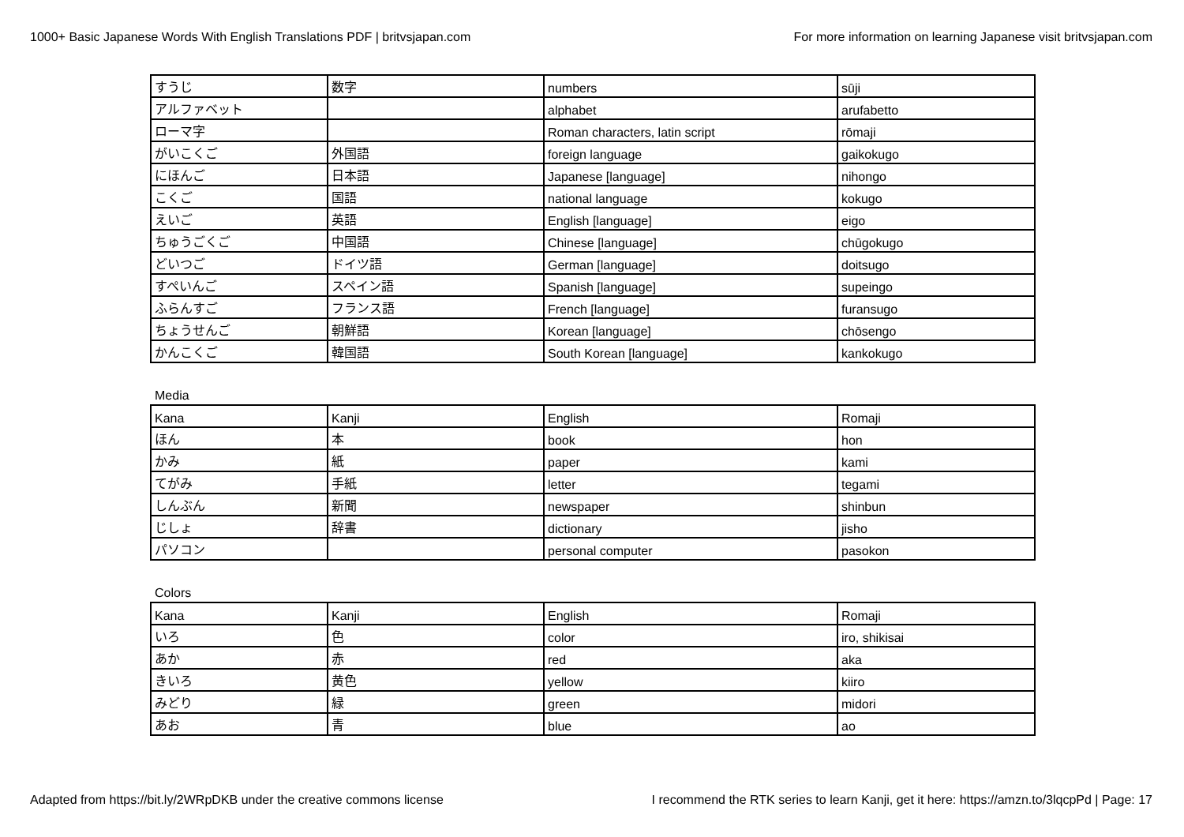1000+ Basic Japanese Words With English Translations PDF | britvsjapan.com For more information on learning Japanese visit britvsjapan.com
| すうじ | 数字 | numbers | sūji |
| アルファベット | | alphabet | arufabetto |
| ローマ字 | | Roman characters, latin script | rōmaji |
| がいこくご | 外国語 | foreign language | gaikokugo |
| にほんご | 日本語 | Japanese [language] | nihongo |
| こくご | 国語 | national language | kokugo |
| えいご | 英語 | English [language] | eigo |
| ちゅうごくご | 中国語 | Chinese [language] | chūgokugo |
| どいつご | ドイツ語 | German [language] | doitsugo |
| すぺいんご | スペイン語 | Spanish [language] | supeingo |
| ふらんすご | フランス語 | French [language] | furansugo |
| ちょうせんご | 朝鮮語 | Korean [language] | chōsengo |
| かんこくご | 韓国語 | South Korean [language] | kankokugo |
Media
| Kana | Kanji | English | Romaji |
| ほん | 本 | book | hon |
| かみ | 紙 | paper | kami |
| てがみ | 手紙 | letter | tegami |
| しんぶん | 新聞 | newspaper | shinbun |
| じしょ | 辞書 | dictionary | jisho |
| パソコン | | personal computer | pasokon |
Colors
| Kana | Kanji | English | Romaji |
| いろ | 色 | color | iro, shikisai |
| あか | 赤 | red | aka |
| きいろ | 黄色 | yellow | kiiro |
| みどり | 緑 | green | midori |
| あお | 青 | blue | ao |
Adapted from https://bit.ly/2WRpDKB under the creative commons license I recommend the RTK series to learn Kanji, get it here: https://amzn.to/3lqcpPd | Page: 17